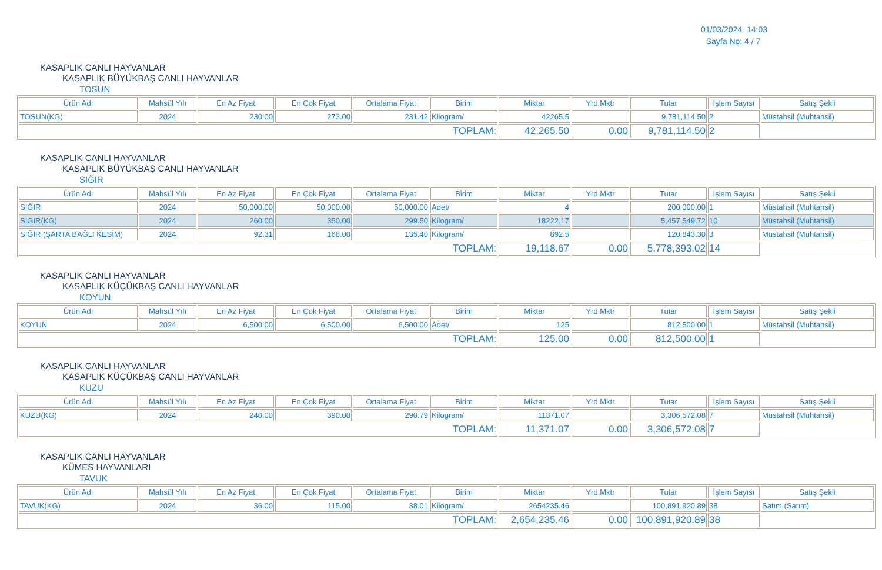01/03/2024 14:03
Sayfa No: 4 / 7
KASAPLIK CANLI HAYVANLAR
KASAPLIK BÜYÜKBAŞ CANLI HAYVANLAR
TOSUN
| Ürün Adı | Mahsül Yılı | En Az Fiyat | En Çok Fiyat | Ortalama Fiyat | Birim | Miktar | Yrd.Mktr | Tutar | İşlem Sayısı | Satış Şekli |
| --- | --- | --- | --- | --- | --- | --- | --- | --- | --- | --- |
| TOSUN(KG) | 2024 | 230.00 | 273.00 | 231.42 | Kilogram/ | 42265.5 | | 9,781,114.50 | 2 | Müstahsil (Muhtahsil) |
| TOPLAM: | | | | | | 42,265.50 | 0.00 | 9,781,114.50 | 2 | |
KASAPLIK CANLI HAYVANLAR
KASAPLIK BÜYÜKBAŞ CANLI HAYVANLAR
SIĞIR
| Ürün Adı | Mahsül Yılı | En Az Fiyat | En Çok Fiyat | Ortalama Fiyat | Birim | Miktar | Yrd.Mktr | Tutar | İşlem Sayısı | Satış Şekli |
| --- | --- | --- | --- | --- | --- | --- | --- | --- | --- | --- |
| SIĞIR | 2024 | 50,000.00 | 50,000.00 | 50,000.00 | Adet/ | 4 | | 200,000.00 | 1 | Müstahsil (Muhtahsil) |
| SIĞIR(KG) | 2024 | 260.00 | 350.00 | 299.50 | Kilogram/ | 18222.17 | | 5,457,549.72 | 10 | Müstahsil (Muhtahsil) |
| SIĞIR (ŞARTA BAĞLI KESİM) | 2024 | 92.31 | 168.00 | 135.40 | Kilogram/ | 892.5 | | 120,843.30 | 3 | Müstahsil (Muhtahsil) |
| TOPLAM: | | | | | | 19,118.67 | 0.00 | 5,778,393.02 | 14 | |
KASAPLIK CANLI HAYVANLAR
KASAPLIK KÜÇÜKBAŞ CANLI HAYVANLAR
KOYUN
| Ürün Adı | Mahsül Yılı | En Az Fiyat | En Çok Fiyat | Ortalama Fiyat | Birim | Miktar | Yrd.Mktr | Tutar | İşlem Sayısı | Satış Şekli |
| --- | --- | --- | --- | --- | --- | --- | --- | --- | --- | --- |
| KOYUN | 2024 | 6,500.00 | 6,500.00 | 6,500.00 | Adet/ | 125 | | 812,500.00 | 1 | Müstahsil (Muhtahsil) |
| TOPLAM: | | | | | | 125.00 | 0.00 | 812,500.00 | 1 | |
KASAPLIK CANLI HAYVANLAR
KASAPLIK KÜÇÜKBAŞ CANLI HAYVANLAR
KUZU
| Ürün Adı | Mahsül Yılı | En Az Fiyat | En Çok Fiyat | Ortalama Fiyat | Birim | Miktar | Yrd.Mktr | Tutar | İşlem Sayısı | Satış Şekli |
| --- | --- | --- | --- | --- | --- | --- | --- | --- | --- | --- |
| KUZU(KG) | 2024 | 240.00 | 390.00 | 290.79 | Kilogram/ | 11371.07 | | 3,306,572.08 | 7 | Müstahsil (Muhtahsil) |
| TOPLAM: | | | | | | 11,371.07 | 0.00 | 3,306,572.08 | 7 | |
KASAPLIK CANLI HAYVANLAR
KÜMES HAYVANLARI
TAVUK
| Ürün Adı | Mahsül Yılı | En Az Fiyat | En Çok Fiyat | Ortalama Fiyat | Birim | Miktar | Yrd.Mktr | Tutar | İşlem Sayısı | Satış Şekli |
| --- | --- | --- | --- | --- | --- | --- | --- | --- | --- | --- |
| TAVUK(KG) | 2024 | 36.00 | 115.00 | 38.01 | Kilogram/ | 2654235.46 | | 100,891,920.89 | 38 | Satım (Satım) |
| TOPLAM: | | | | | | 2,654,235.46 | 0.00 | 100,891,920.89 | 38 | |